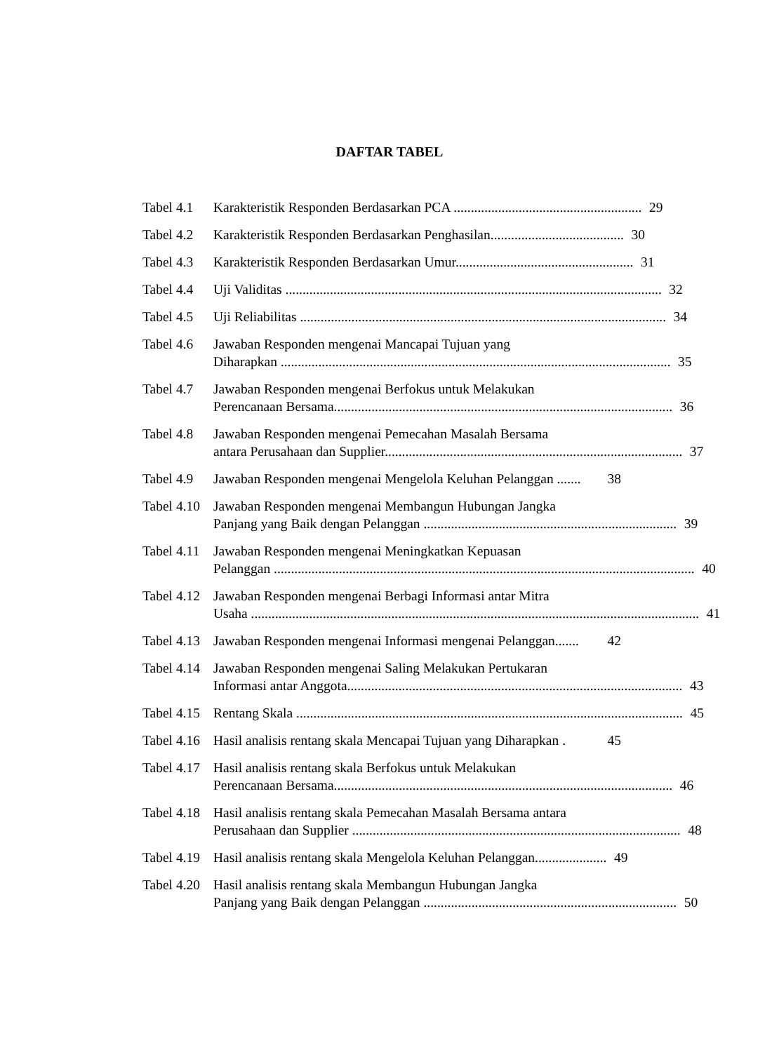DAFTAR TABEL
Tabel 4.1
Karakteristik Responden Berdasarkan PCA ....................................................... 29
Tabel 4.2
Karakteristik Responden Berdasarkan Penghasilan....................................... 30
Tabel 4.3
Karakteristik Responden Berdasarkan Umur.................................................... 31
Tabel 4.4
Uji Validitas .............................................................................................................. 32
Tabel 4.5
Uji Reliabilitas ........................................................................................................... 34
Tabel 4.6
Jawaban Responden mengenai Mancapai Tujuan yang
Diharapkan .................................................................................................................. 35
Tabel 4.7
Jawaban Responden mengenai Berfokus untuk Melakukan
Perencanaan Bersama................................................................................................... 36
Tabel 4.8
Jawaban Responden mengenai Pemecahan Masalah Bersama
antara Perusahaan dan Supplier....................................................................................... 37
Tabel 4.9
Jawaban Responden mengenai Mengelola Keluhan Pelanggan ....... 38
Tabel 4.10
Jawaban Responden mengenai Membangun Hubungan Jangka
Panjang yang Baik dengan Pelanggan .......................................................................... 39
Tabel 4.11
Jawaban Responden mengenai Meningkatkan Kepuasan
Pelanggan ........................................................................................................................... 40
Tabel 4.12
Jawaban Responden mengenai Berbagi Informasi antar Mitra
Usaha ................................................................................................................................... 41
Tabel 4.13
Jawaban Responden mengenai Informasi mengenai Pelanggan....... 42
Tabel 4.14
Jawaban Responden mengenai Saling Melakukan Pertukaran
Informasi antar Anggota.................................................................................................. 43
Tabel 4.15
Rentang Skala ................................................................................................................. 45
Tabel 4.16
Hasil analisis rentang skala Mencapai Tujuan yang Diharapkan . 45
Tabel 4.17
Hasil analisis rentang skala Berfokus untuk Melakukan
Perencanaan Bersama................................................................................................... 46
Tabel 4.18
Hasil analisis rentang skala Pemecahan Masalah Bersama antara
Perusahaan dan Supplier ................................................................................................ 48
Tabel 4.19
Hasil analisis rentang skala Mengelola Keluhan Pelanggan..................... 49
Tabel 4.20
Hasil analisis rentang skala Membangun Hubungan Jangka
Panjang yang Baik dengan Pelanggan .......................................................................... 50